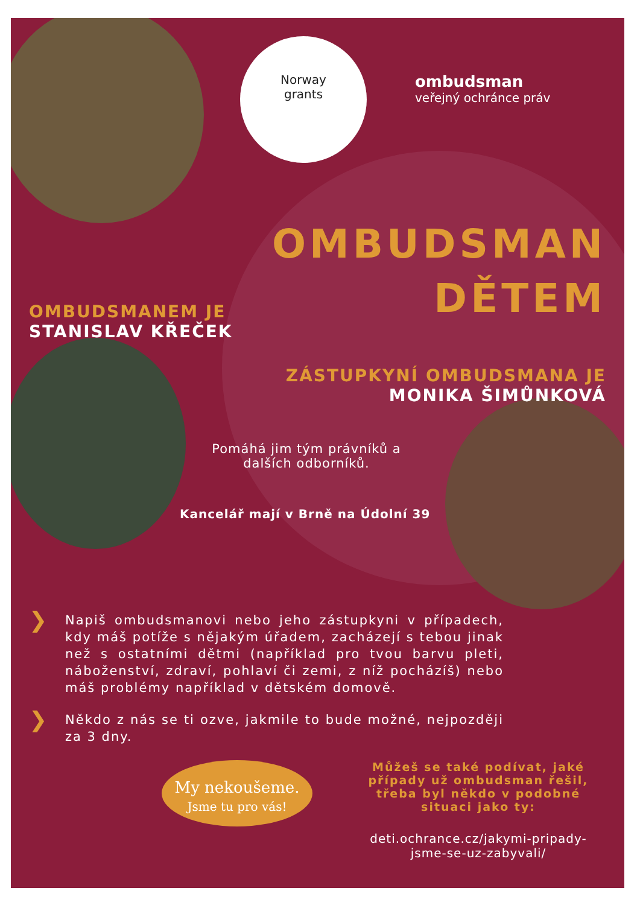Norway
grants
ombudsman
veřejný ochránce práv
OMBUDSMAN
DĚTEM
OMBUDSMANEM JE
STANISLAV KŘEČEK
ZÁSTUPKYNÍ OMBUDSMANA JE
MONIKA ŠIMŮNKOVÁ
Pomáhá jim tým právníků a dalších odborníků.
Kancelář mají v Brně na Údolní 39
❯ Napiš ombudsmanovi nebo jeho zástupkyni v případech, kdy máš potíže s nějakým úřadem, zacházejí s tebou jinak než s ostatními dětmi (například pro tvou barvu pleti, náboženství, zdraví, pohlaví či zemi, z níž pocházíš) nebo máš problémy například v dětském domově.
❯ Někdo z nás se ti ozve, jakmile to bude možné, nejpozději za 3 dny.
My nekoušeme.
Jsme tu pro vás!
Můžeš se také podívat, jaké případy už ombudsman řešil, třeba byl někdo v podobné situaci jako ty:
deti.ochrance.cz/jakymi-pripady-jsme-se-uz-zabyvali/